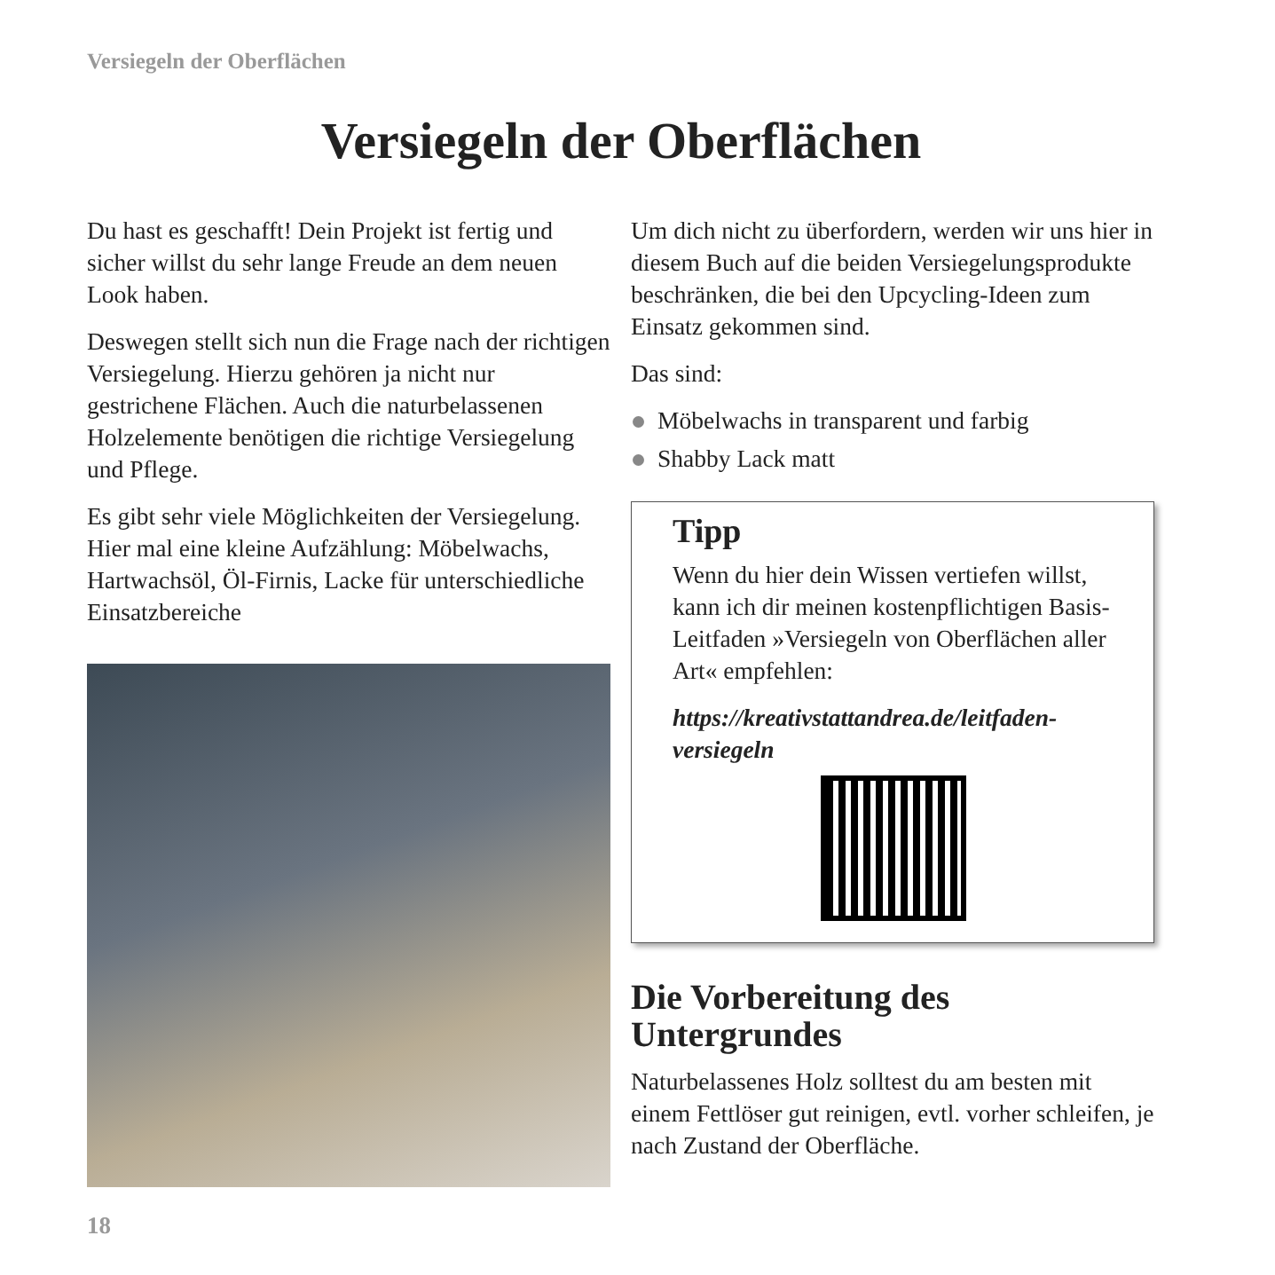Versiegeln der Oberflächen
Versiegeln der Oberflächen
Du hast es geschafft! Dein Projekt ist fertig und sicher willst du sehr lange Freude an dem neuen Look haben.
Deswegen stellt sich nun die Frage nach der richtigen Versiegelung. Hierzu gehören ja nicht nur gestrichene Flächen. Auch die naturbelassenen Holzelemente benötigen die richtige Versiegelung und Pflege.
Es gibt sehr viele Möglichkeiten der Versiegelung. Hier mal eine kleine Aufzählung: Möbelwachs, Hartwachsöl, Öl-Firnis, Lacke für unterschiedliche Einsatzbereiche
Um dich nicht zu überfordern, werden wir uns hier in diesem Buch auf die beiden Versiegelungsprodukte beschränken, die bei den Upcycling-Ideen zum Einsatz gekommen sind.
Das sind:
Möbelwachs in transparent und farbig
Shabby Lack matt
Tipp
Wenn du hier dein Wissen vertiefen willst, kann ich dir meinen kostenpflichtigen Basis-Leitfaden »Versiegeln von Oberflächen aller Art« empfehlen:
https://kreativstattandrea.de/leitfaden-versiegeln
Die Vorbereitung des Untergrundes
Naturbelassenes Holz solltest du am besten mit einem Fettlöser gut reinigen, evtl. vorher schleifen, je nach Zustand der Oberfläche.
18